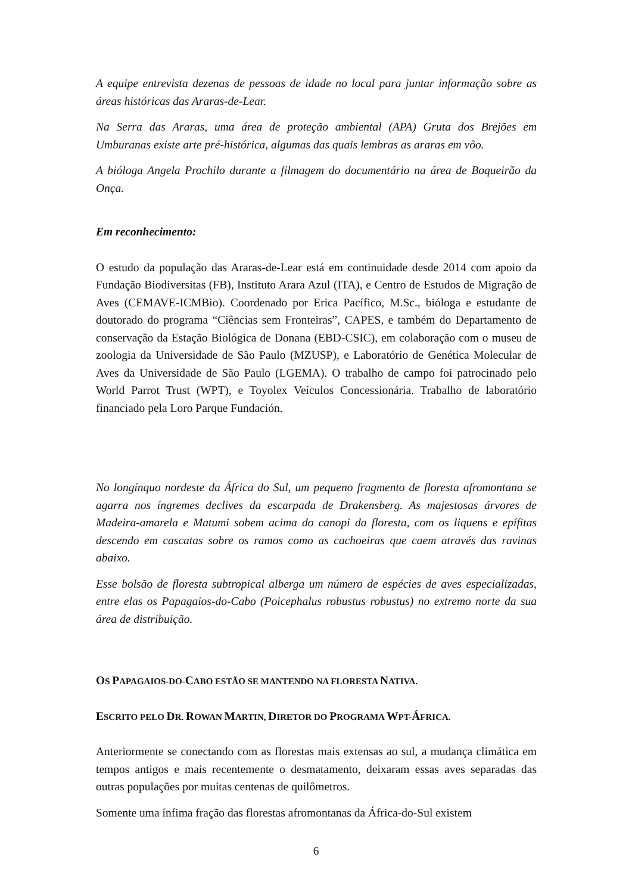A equipe entrevista dezenas de pessoas de idade no local para juntar informação sobre as áreas históricas das Araras-de-Lear.
Na Serra das Araras, uma área de proteção ambiental (APA) Gruta dos Brejões em Umburanas existe arte pré-histórica, algumas das quais lembras as araras em vôo.
A bióloga Angela Prochilo durante a filmagem do documentário na área de Boqueirão da Onça.
Em reconhecimento:
O estudo da população das Araras-de-Lear está em continuidade desde 2014 com apoio da Fundação Biodiversitas (FB), Instituto Arara Azul (ITA), e Centro de Estudos de Migração de Aves (CEMAVE-ICMBio). Coordenado por Erica Pacífico, M.Sc., bióloga e estudante de doutorado do programa “Ciências sem Fronteiras”, CAPES, e também do Departamento de conservação da Estação Biológica de Donana (EBD-CSIC), em colaboração com o museu de zoologia da Universidade de São Paulo (MZUSP), e Laboratório de Genética Molecular de Aves da Universidade de São Paulo (LGEMA). O trabalho de campo foi patrocinado pelo World Parrot Trust (WPT), e Toyolex Veículos Concessionária. Trabalho de laboratório financiado pela Loro Parque Fundación.
No longínquo nordeste da África do Sul, um pequeno fragmento de floresta afromontana se agarra nos íngremes declives da escarpada de Drakensberg. As majestosas árvores de Madeira-amarela e Matumi sobem acima do canopi da floresta, com os liquens e epífitas descendo em cascatas sobre os ramos como as cachoeiras que caem através das ravinas abaixo.
Esse bolsão de floresta subtropical alberga um número de espécies de aves especializadas, entre elas os Papagaios-do-Cabo (Poicephalus robustus robustus) no extremo norte da sua área de distribuição.
OS PAPAGAIOS-DO-CABO ESTÃO SE MANTENDO NA FLORESTA NATIVA.
ESCRITO PELO DR. ROWAN MARTIN, DIRETOR DO PROGRAMA WPT-ÁFRICA.
Anteriormente se conectando com as florestas mais extensas ao sul, a mudança climática em tempos antigos e mais recentemente o desmatamento, deixaram essas aves separadas das outras populações por muitas centenas de quilômetros.
Somente uma ínfima fração das florestas afromontanas da África-do-Sul existem
6